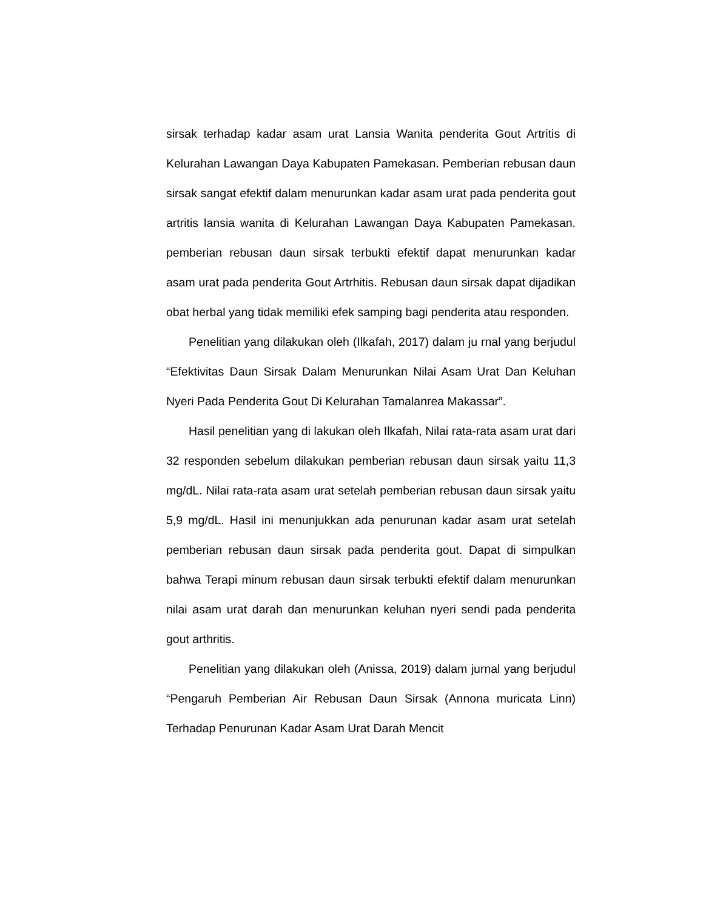sirsak terhadap kadar asam urat Lansia Wanita penderita Gout Artritis di Kelurahan Lawangan Daya Kabupaten Pamekasan. Pemberian rebusan daun sirsak sangat efektif dalam menurunkan kadar asam urat pada penderita gout artritis lansia wanita di Kelurahan Lawangan Daya Kabupaten Pamekasan. pemberian rebusan daun sirsak terbukti efektif dapat menurunkan kadar asam urat pada penderita Gout Artrhitis. Rebusan daun sirsak dapat dijadikan obat herbal yang tidak memiliki efek samping bagi penderita atau responden.
Penelitian yang dilakukan oleh (Ilkafah, 2017) dalam ju rnal yang berjudul “Efektivitas Daun Sirsak Dalam Menurunkan Nilai Asam Urat Dan Keluhan Nyeri Pada Penderita Gout Di Kelurahan Tamalanrea Makassar”.
Hasil penelitian yang di lakukan oleh Ilkafah, Nilai rata-rata asam urat dari 32 responden sebelum dilakukan pemberian rebusan daun sirsak yaitu 11,3 mg/dL. Nilai rata-rata asam urat setelah pemberian rebusan daun sirsak yaitu 5,9 mg/dL. Hasil ini menunjukkan ada penurunan kadar asam urat setelah pemberian rebusan daun sirsak pada penderita gout. Dapat di simpulkan bahwa Terapi minum rebusan daun sirsak terbukti efektif dalam menurunkan nilai asam urat darah dan menurunkan keluhan nyeri sendi pada penderita gout arthritis.
Penelitian yang dilakukan oleh (Anissa, 2019) dalam jurnal yang berjudul “Pengaruh Pemberian Air Rebusan Daun Sirsak (Annona muricata Linn) Terhadap Penurunan Kadar Asam Urat Darah Mencit